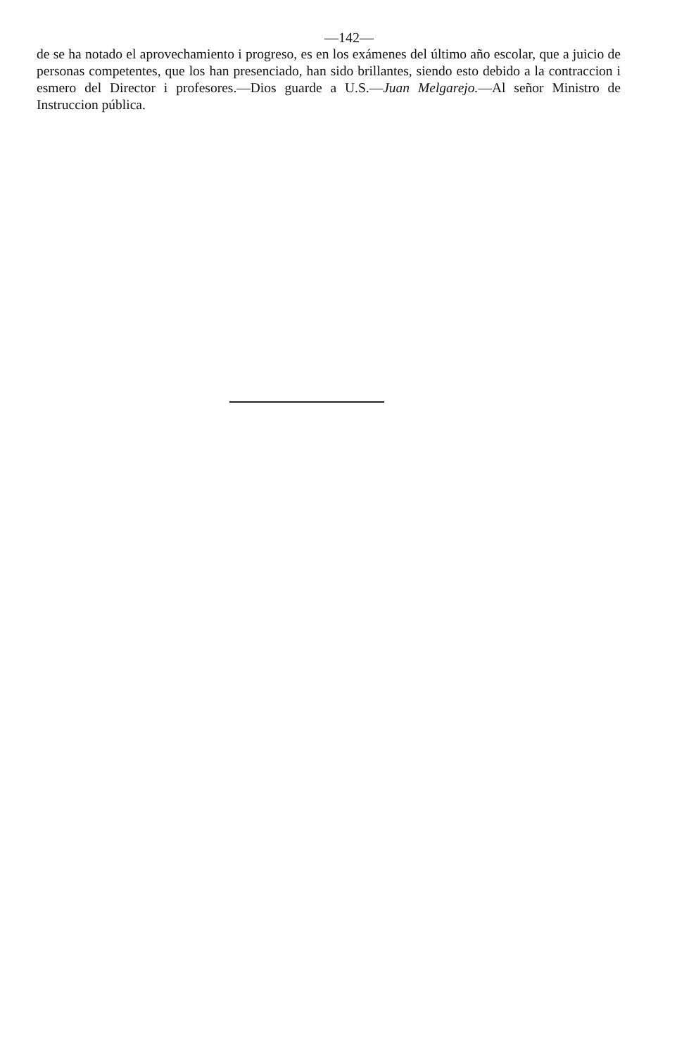—142—
de se ha notado el aprovechamiento i progreso, es en los exámenes del último año escolar, que a juicio de personas competentes, que los han presenciado, han sido brillantes, siendo esto debido a la contraccion i esmero del Director i profesores.—Dios guarde a U.S.—Juan Melgarejo.—Al señor Ministro de Instruccion pública.